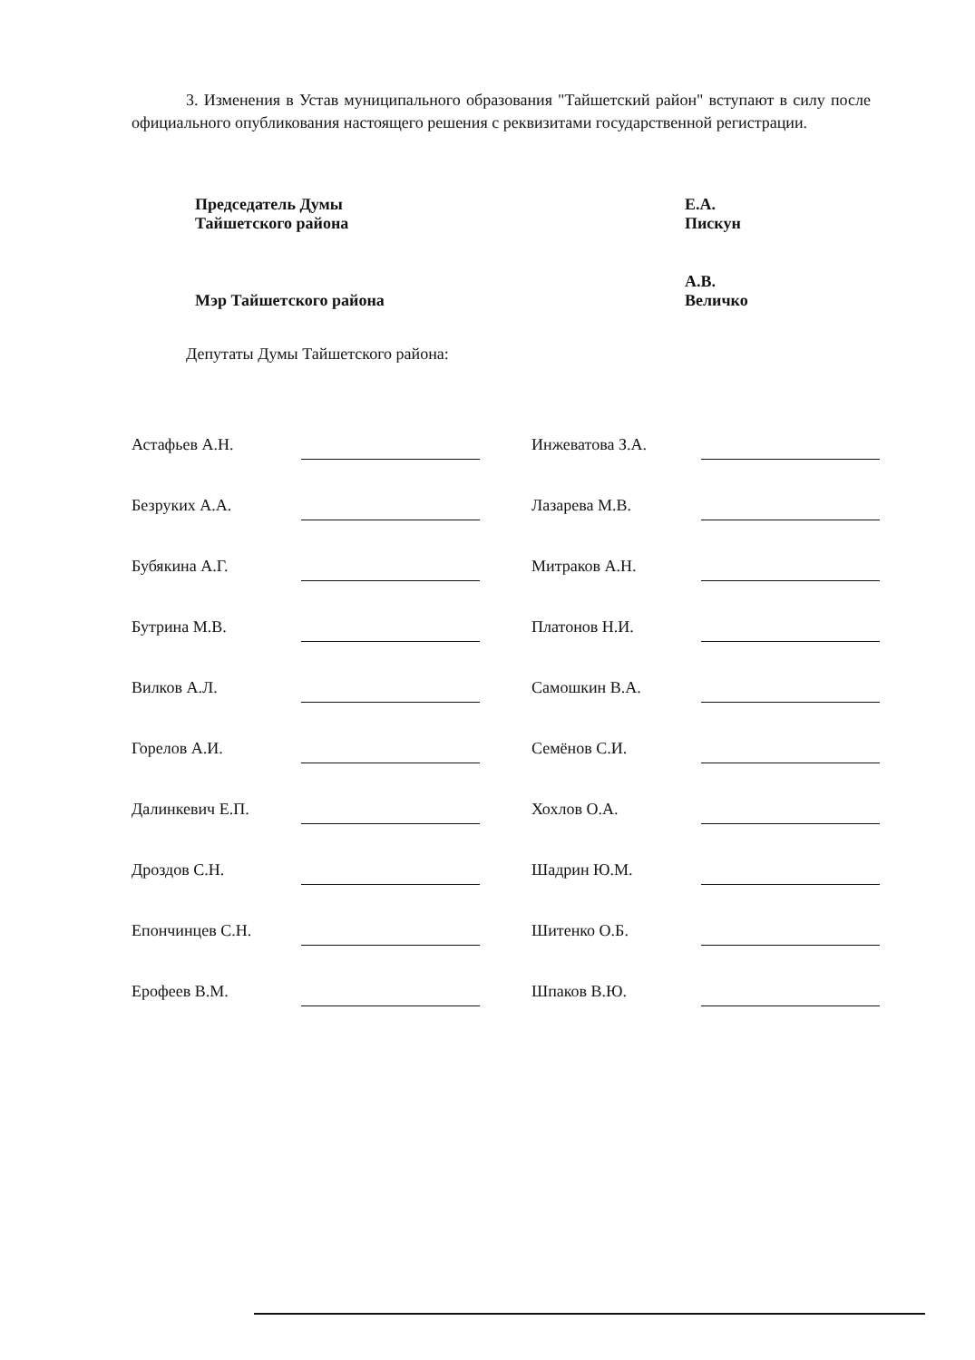3. Изменения в Устав муниципального образования "Тайшетский район" вступают в силу после официального опубликования настоящего решения с реквизитами государственной регистрации.
| Председатель Думы Тайшетского района | Е.А. Пискун |
| Мэр Тайшетского района | А.В. Величко |
Депутаты Думы Тайшетского района:
| Астафьев А.Н. | | | Инжеватова З.А. | |
| Безруких А.А. | | | Лазарева М.В. | |
| Бубякина А.Г. | | | Митраков А.Н. | |
| Бутрина М.В. | | | Платонов Н.И. | |
| Вилков А.Л. | | | Самошкин В.А. | |
| Горелов А.И. | | | Семёнов С.И. | |
| Далинкевич Е.П. | | | Хохлов О.А. | |
| Дроздов С.Н. | | | Шадрин Ю.М. | |
| Епончинцев С.Н. | | | Шитенко О.Б. | |
| Ерофеев В.М. | | | Шпаков В.Ю. | |